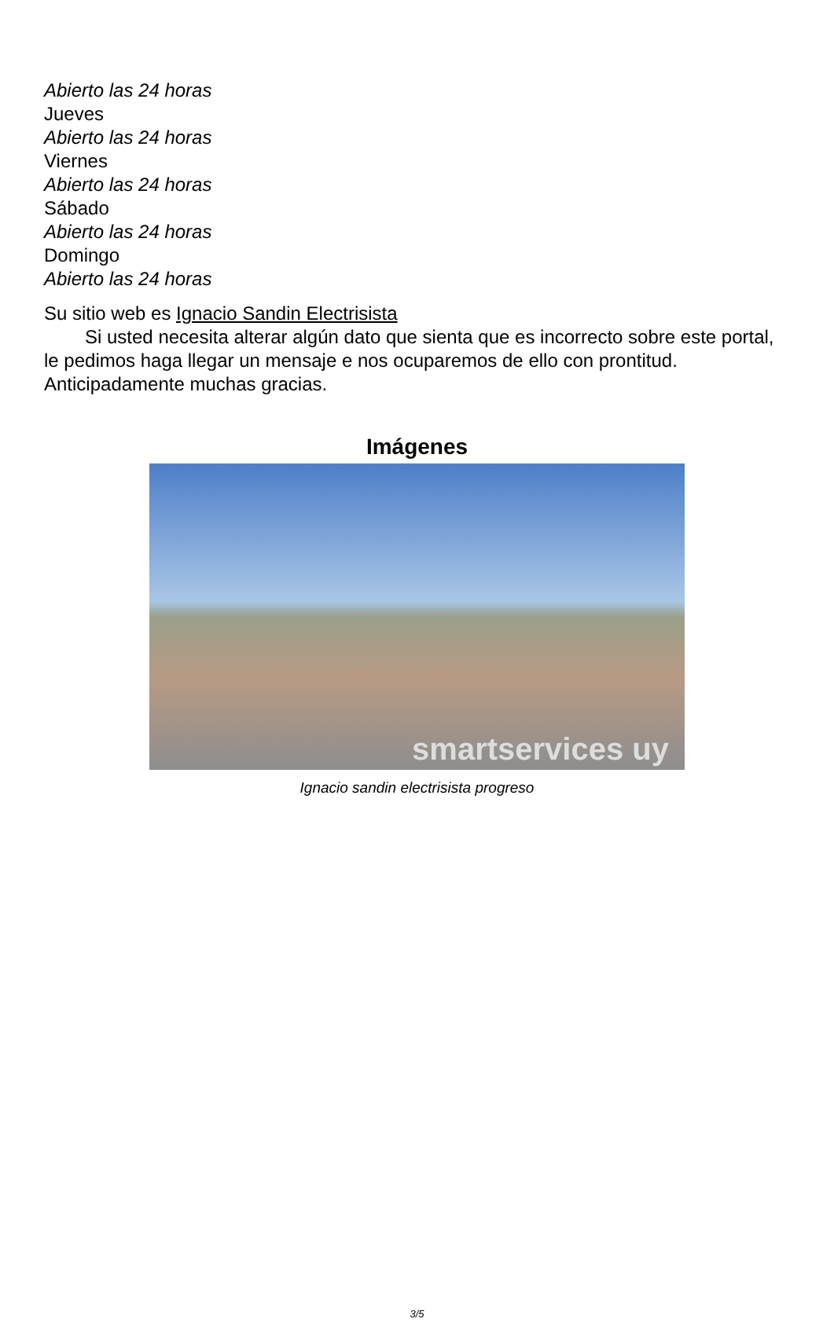Abierto las 24 horas
Jueves
Abierto las 24 horas
Viernes
Abierto las 24 horas
Sábado
Abierto las 24 horas
Domingo
Abierto las 24 horas
Su sitio web es Ignacio Sandin Electrisista
Si usted necesita alterar algún dato que sienta que es incorrecto sobre este portal, le pedimos haga llegar un mensaje e nos ocuparemos de ello con prontitud. Anticipadamente muchas gracias.
Imágenes
smartservices uy
Ignacio sandin electrisista progreso
3/5